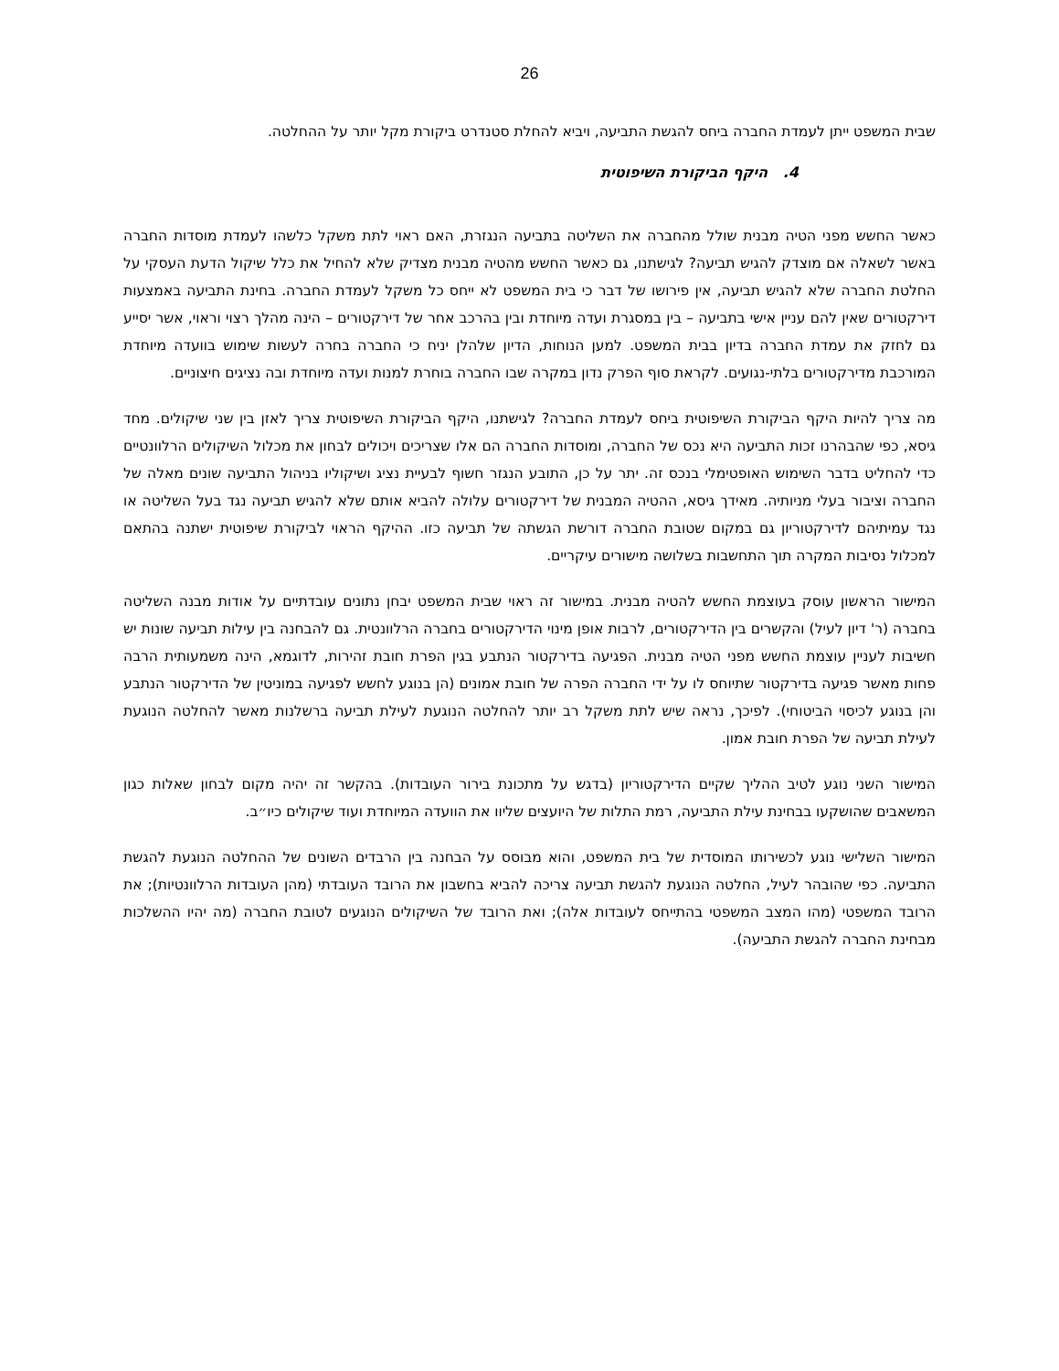26
שבית המשפט ייתן לעמדת החברה ביחס להגשת התביעה, ויביא להחלת סטנדרט ביקורת מקל יותר על ההחלטה.
4. היקף הביקורת השיפוטית
כאשר החשש מפני הטיה מבנית שולל מהחברה את השליטה בתביעה הנגזרת, האם ראוי לתת משקל כלשהו לעמדת מוסדות החברה באשר לשאלה אם מוצדק להגיש תביעה? לגישתנו, גם כאשר החשש מהטיה מבנית מצדיק שלא להחיל את כלל שיקול הדעת העסקי על החלטת החברה שלא להגיש תביעה, אין פירושו של דבר כי בית המשפט לא ייחס כל משקל לעמדת החברה. בחינת התביעה באמצעות דירקטורים שאין להם עניין אישי בתביעה – בין במסגרת ועדה מיוחדת ובין בהרכב אחר של דירקטורים – הינה מהלך רצוי וראוי, אשר יסייע גם לחזק את עמדת החברה בדיון בבית המשפט. למען הנוחות, הדיון שלהלן יניח כי החברה בחרה לעשות שימוש בוועדה מיוחדת המורכבת מדירקטורים בלתי-נגועים. לקראת סוף הפרק נדון במקרה שבו החברה בוחרת למנות ועדה מיוחדת ובה נציגים חיצוניים.
מה צריך להיות היקף הביקורת השיפוטית ביחס לעמדת החברה? לגישתנו, היקף הביקורת השיפוטית צריך לאזן בין שני שיקולים. מחד גיסא, כפי שהבהרנו זכות התביעה היא נכס של החברה, ומוסדות החברה הם אלו שצריכים ויכולים לבחון את מכלול השיקולים הרלוונטיים כדי להחליט בדבר השימוש האופטימלי בנכס זה. יתר על כן, התובע הנגזר חשוף לבעיית נציג ושיקוליו בניהול התביעה שונים מאלה של החברה וציבור בעלי מניותיה. מאידך גיסא, ההטיה המבנית של דירקטורים עלולה להביא אותם שלא להגיש תביעה נגד בעל השליטה או נגד עמיתיהם לדירקטוריון גם במקום שטובת החברה דורשת הגשתה של תביעה כזו. ההיקף הראוי לביקורת שיפוטית ישתנה בהתאם למכלול נסיבות המקרה תוך התחשבות בשלושה מישורים עיקריים.
המישור הראשון עוסק בעוצמת החשש להטיה מבנית. במישור זה ראוי שבית המשפט יבחן נתונים עובדתיים על אודות מבנה השליטה בחברה (ר' דיון לעיל) והקשרים בין הדירקטורים, לרבות אופן מינוי הדירקטורים בחברה הרלוונטית. גם להבחנה בין עילות תביעה שונות יש חשיבות לעניין עוצמת החשש מפני הטיה מבנית. הפגיעה בדירקטור הנתבע בגין הפרת חובת זהירות, לדוגמא, הינה משמעותית הרבה פחות מאשר פגיעה בדירקטור שתיוחס לו על ידי החברה הפרה של חובת אמונים (הן בנוגע לחשש לפגיעה במוניטין של הדירקטור הנתבע והן בנוגע לכיסוי הביטוחי). לפיכך, נראה שיש לתת משקל רב יותר להחלטה הנוגעת לעילת תביעה ברשלנות מאשר להחלטה הנוגעת לעילת תביעה של הפרת חובת אמון.
המישור השני נוגע לטיב ההליך שקיים הדירקטוריון (בדגש על מתכונת בירור העובדות). בהקשר זה יהיה מקום לבחון שאלות כגון המשאבים שהושקעו בבחינת עילת התביעה, רמת התלות של היועצים שליוו את הוועדה המיוחדת ועוד שיקולים כיו״ב.
המישור השלישי נוגע לכשירותו המוסדית של בית המשפט, והוא מבוסס על הבחנה בין הרבדים השונים של ההחלטה הנוגעת להגשת התביעה. כפי שהובהר לעיל, החלטה הנוגעת להגשת תביעה צריכה להביא בחשבון את הרובד העובדתי (מהן העובדות הרלוונטיות); את הרובד המשפטי (מהו המצב המשפטי בהתייחס לעובדות אלה); ואת הרובד של השיקולים הנוגעים לטובת החברה (מה יהיו ההשלכות מבחינת החברה להגשת התביעה).